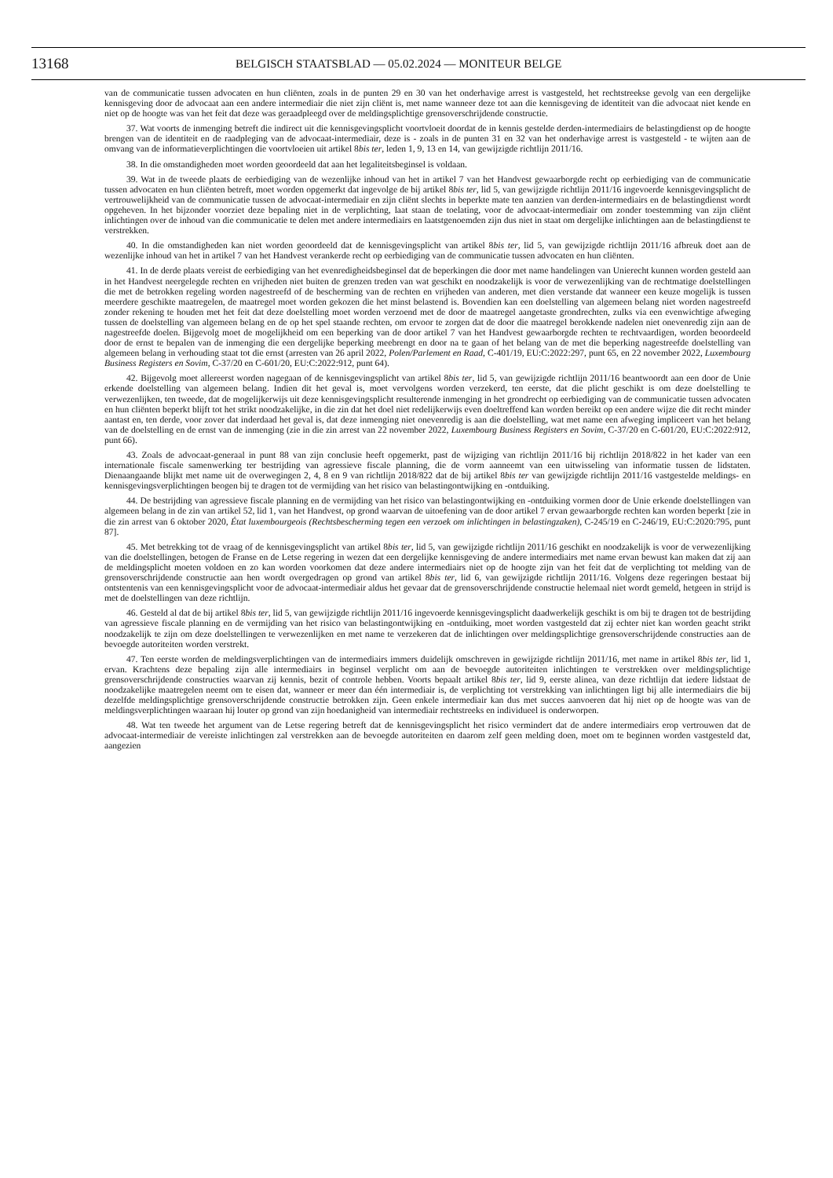13168 BELGISCH STAATSBLAD — 05.02.2024 — MONITEUR BELGE
van de communicatie tussen advocaten en hun cliënten, zoals in de punten 29 en 30 van het onderhavige arrest is vastgesteld, het rechtstreekse gevolg van een dergelijke kennisgeving door de advocaat aan een andere intermediair die niet zijn cliënt is, met name wanneer deze tot aan die kennisgeving de identiteit van die advocaat niet kende en niet op de hoogte was van het feit dat deze was geraadpleegd over de meldingsplichtige grensoverschrijdende constructie.
37. Wat voorts de inmenging betreft die indirect uit die kennisgevingsplicht voortvloeit doordat de in kennis gestelde derden-intermediairs de belastingdienst op de hoogte brengen van de identiteit en de raadpleging van de advocaat-intermediair, deze is - zoals in de punten 31 en 32 van het onderhavige arrest is vastgesteld - te wijten aan de omvang van de informatieverplichtingen die voortvloeien uit artikel 8bis ter, leden 1, 9, 13 en 14, van gewijzigde richtlijn 2011/16.
38. In die omstandigheden moet worden geoordeeld dat aan het legaliteitsbeginsel is voldaan.
39. Wat in de tweede plaats de eerbiediging van de wezenlijke inhoud van het in artikel 7 van het Handvest gewaarborgde recht op eerbiediging van de communicatie tussen advocaten en hun cliënten betreft, moet worden opgemerkt dat ingevolge de bij artikel 8bis ter, lid 5, van gewijzigde richtlijn 2011/16 ingevoerde kennisgevingsplicht de vertrouwelijkheid van de communicatie tussen de advocaat-intermediair en zijn cliënt slechts in beperkte mate ten aanzien van derden-intermediairs en de belastingdienst wordt opgeheven. In het bijzonder voorziet deze bepaling niet in de verplichting, laat staan de toelating, voor de advocaat-intermediair om zonder toestemming van zijn cliënt inlichtingen over de inhoud van die communicatie te delen met andere intermediairs en laatstgenoemden zijn dus niet in staat om dergelijke inlichtingen aan de belastingdienst te verstrekken.
40. In die omstandigheden kan niet worden geoordeeld dat de kennisgevingsplicht van artikel 8bis ter, lid 5, van gewijzigde richtlijn 2011/16 afbreuk doet aan de wezenlijke inhoud van het in artikel 7 van het Handvest verankerde recht op eerbiediging van de communicatie tussen advocaten en hun cliënten.
41. In de derde plaats vereist de eerbiediging van het evenredigheidsbeginsel dat de beperkingen die door met name handelingen van Unierecht kunnen worden gesteld aan in het Handvest neergelegde rechten en vrijheden niet buiten de grenzen treden van wat geschikt en noodzakelijk is voor de verwezenlijking van de rechtmatige doelstellingen die met de betrokken regeling worden nagestreefd of de bescherming van de rechten en vrijheden van anderen, met dien verstande dat wanneer een keuze mogelijk is tussen meerdere geschikte maatregelen, de maatregel moet worden gekozen die het minst belastend is. Bovendien kan een doelstelling van algemeen belang niet worden nagestreefd zonder rekening te houden met het feit dat deze doelstelling moet worden verzoend met de door de maatregel aangetaste grondrechten, zulks via een evenwichtige afweging tussen de doelstelling van algemeen belang en de op het spel staande rechten, om ervoor te zorgen dat de door die maatregel berokkende nadelen niet onevenredig zijn aan de nagestreefde doelen. Bijgevolg moet de mogelijkheid om een beperking van de door artikel 7 van het Handvest gewaarborgde rechten te rechtvaardigen, worden beoordeeld door de ernst te bepalen van de inmenging die een dergelijke beperking meebrengt en door na te gaan of het belang van de met die beperking nagestreefde doelstelling van algemeen belang in verhouding staat tot die ernst (arresten van 26 april 2022, Polen/Parlement en Raad, C-401/19, EU:C:2022:297, punt 65, en 22 november 2022, Luxembourg Business Registers en Sovim, C-37/20 en C-601/20, EU:C:2022:912, punt 64).
42. Bijgevolg moet allereerst worden nagegaan of de kennisgevingsplicht van artikel 8bis ter, lid 5, van gewijzigde richtlijn 2011/16 beantwoordt aan een door de Unie erkende doelstelling van algemeen belang. Indien dit het geval is, moet vervolgens worden verzekerd, ten eerste, dat die plicht geschikt is om deze doelstelling te verwezenlijken, ten tweede, dat de mogelijkerwijs uit deze kennisgevingsplicht resulterende inmenging in het grondrecht op eerbiediging van de communicatie tussen advocaten en hun cliënten beperkt blijft tot het strikt noodzakelijke, in die zin dat het doel niet redelijkerwijs even doeltreffend kan worden bereikt op een andere wijze die dit recht minder aantast en, ten derde, voor zover dat inderdaad het geval is, dat deze inmenging niet onevenredig is aan die doelstelling, wat met name een afweging impliceert van het belang van de doelstelling en de ernst van de inmenging (zie in die zin arrest van 22 november 2022, Luxembourg Business Registers en Sovim, C-37/20 en C-601/20, EU:C:2022:912, punt 66).
43. Zoals de advocaat-generaal in punt 88 van zijn conclusie heeft opgemerkt, past de wijziging van richtlijn 2011/16 bij richtlijn 2018/822 in het kader van een internationale fiscale samenwerking ter bestrijding van agressieve fiscale planning, die de vorm aanneemt van een uitwisseling van informatie tussen de lidstaten. Dienaangaande blijkt met name uit de overwegingen 2, 4, 8 en 9 van richtlijn 2018/822 dat de bij artikel 8bis ter van gewijzigde richtlijn 2011/16 vastgestelde meldings- en kennisgevingsverplichtingen beogen bij te dragen tot de vermijding van het risico van belastingontwijking en -ontduiking.
44. De bestrijding van agressieve fiscale planning en de vermijding van het risico van belastingontwijking en -ontduiking vormen door de Unie erkende doelstellingen van algemeen belang in de zin van artikel 52, lid 1, van het Handvest, op grond waarvan de uitoefening van de door artikel 7 ervan gewaarborgde rechten kan worden beperkt [zie in die zin arrest van 6 oktober 2020, État luxembourgeois (Rechtsbescherming tegen een verzoek om inlichtingen in belastingzaken), C-245/19 en C-246/19, EU:C:2020:795, punt 87].
45. Met betrekking tot de vraag of de kennisgevingsplicht van artikel 8bis ter, lid 5, van gewijzigde richtlijn 2011/16 geschikt en noodzakelijk is voor de verwezenlijking van die doelstellingen, betogen de Franse en de Letse regering in wezen dat een dergelijke kennisgeving de andere intermediairs met name ervan bewust kan maken dat zij aan de meldingsplicht moeten voldoen en zo kan worden voorkomen dat deze andere intermediairs niet op de hoogte zijn van het feit dat de verplichting tot melding van de grensoverschrijdende constructie aan hen wordt overgedragen op grond van artikel 8bis ter, lid 6, van gewijzigde richtlijn 2011/16. Volgens deze regeringen bestaat bij ontstentenis van een kennisgevingsplicht voor de advocaat-intermediair aldus het gevaar dat de grensoverschrijdende constructie helemaal niet wordt gemeld, hetgeen in strijd is met de doelstellingen van deze richtlijn.
46. Gesteld al dat de bij artikel 8bis ter, lid 5, van gewijzigde richtlijn 2011/16 ingevoerde kennisgevingsplicht daadwerkelijk geschikt is om bij te dragen tot de bestrijding van agressieve fiscale planning en de vermijding van het risico van belastingontwijking en -ontduiking, moet worden vastgesteld dat zij echter niet kan worden geacht strikt noodzakelijk te zijn om deze doelstellingen te verwezenlijken en met name te verzekeren dat de inlichtingen over meldingsplichtige grensoverschrijdende constructies aan de bevoegde autoriteiten worden verstrekt.
47. Ten eerste worden de meldingsverplichtingen van de intermediairs immers duidelijk omschreven in gewijzigde richtlijn 2011/16, met name in artikel 8bis ter, lid 1, ervan. Krachtens deze bepaling zijn alle intermediairs in beginsel verplicht om aan de bevoegde autoriteiten inlichtingen te verstrekken over meldingsplichtige grensoverschrijdende constructies waarvan zij kennis, bezit of controle hebben. Voorts bepaalt artikel 8bis ter, lid 9, eerste alinea, van deze richtlijn dat iedere lidstaat de noodzakelijke maatregelen neemt om te eisen dat, wanneer er meer dan één intermediair is, de verplichting tot verstrekking van inlichtingen ligt bij alle intermediairs die bij dezelfde meldingsplichtige grensoverschrijdende constructie betrokken zijn. Geen enkele intermediair kan dus met succes aanvoeren dat hij niet op de hoogte was van de meldingsverplichtingen waaraan hij louter op grond van zijn hoedanigheid van intermediair rechtstreeks en individueel is onderworpen.
48. Wat ten tweede het argument van de Letse regering betreft dat de kennisgevingsplicht het risico vermindert dat de andere intermediairs erop vertrouwen dat de advocaat-intermediair de vereiste inlichtingen zal verstrekken aan de bevoegde autoriteiten en daarom zelf geen melding doen, moet om te beginnen worden vastgesteld dat, aangezien